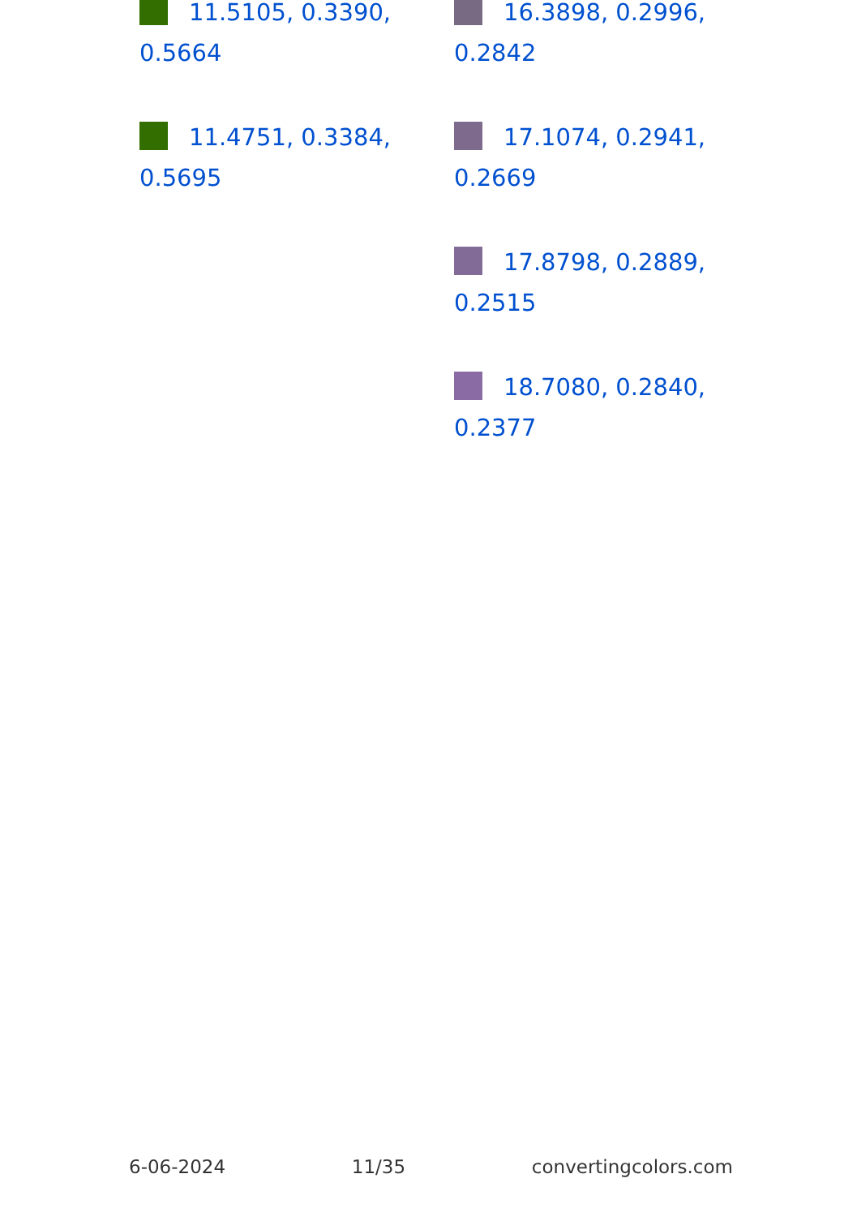11.5105, 0.3390, 0.5664
11.4751, 0.3384, 0.5695
16.3898, 0.2996, 0.2842
17.1074, 0.2941, 0.2669
17.8798, 0.2889, 0.2515
18.7080, 0.2840, 0.2377
6-06-2024 11/35 convertingcolors.com